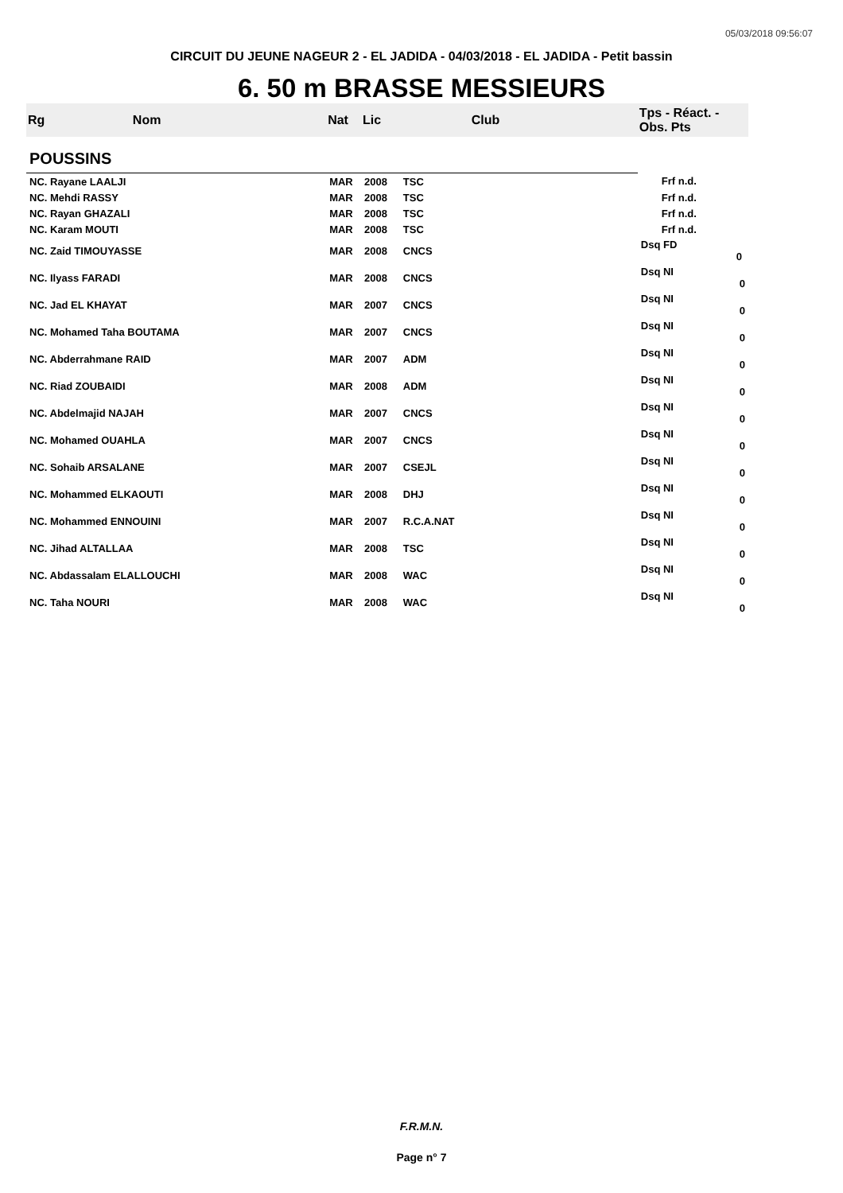05/03/2018 09:56:07
CIRCUIT DU JEUNE NAGEUR 2 - EL JADIDA - 04/03/2018 - EL JADIDA - Petit bassin
6. 50 m BRASSE MESSIEURS
| Rg | Nom | Nat | Lic | Club | Tps - Réact. - Obs. Pts |
| --- | --- | --- | --- | --- | --- |
| POUSSINS | | | | | |
| NC. Rayane LAALJI | | MAR | 2008 | TSC | Frf n.d. |
| NC. Mehdi RASSY | | MAR | 2008 | TSC | Frf n.d. |
| NC. Rayan GHAZALI | | MAR | 2008 | TSC | Frf n.d. |
| NC. Karam MOUTI | | MAR | 2008 | TSC | Frf n.d. |
| NC. Zaid TIMOUYASSE | | MAR | 2008 | CNCS | Dsq FD 0 |
| NC. Ilyass FARADI | | MAR | 2008 | CNCS | Dsq NI 0 |
| NC. Jad EL KHAYAT | | MAR | 2007 | CNCS | Dsq NI 0 |
| NC. Mohamed Taha BOUTAMA | | MAR | 2007 | CNCS | Dsq NI 0 |
| NC. Abderrahmane RAID | | MAR | 2007 | ADM | Dsq NI 0 |
| NC. Riad ZOUBAIDI | | MAR | 2008 | ADM | Dsq NI 0 |
| NC. Abdelmajid NAJAH | | MAR | 2007 | CNCS | Dsq NI 0 |
| NC. Mohamed OUAHLA | | MAR | 2007 | CNCS | Dsq NI 0 |
| NC. Sohaib ARSALANE | | MAR | 2007 | CSEJL | Dsq NI 0 |
| NC. Mohammed ELKAOUTI | | MAR | 2008 | DHJ | Dsq NI 0 |
| NC. Mohammed ENNOUINI | | MAR | 2007 | R.C.A.NAT | Dsq NI 0 |
| NC. Jihad ALTALLAA | | MAR | 2008 | TSC | Dsq NI 0 |
| NC. Abdassalam ELALLOUCHI | | MAR | 2008 | WAC | Dsq NI 0 |
| NC. Taha NOURI | | MAR | 2008 | WAC | Dsq NI 0 |
F.R.M.N.
Page n° 7